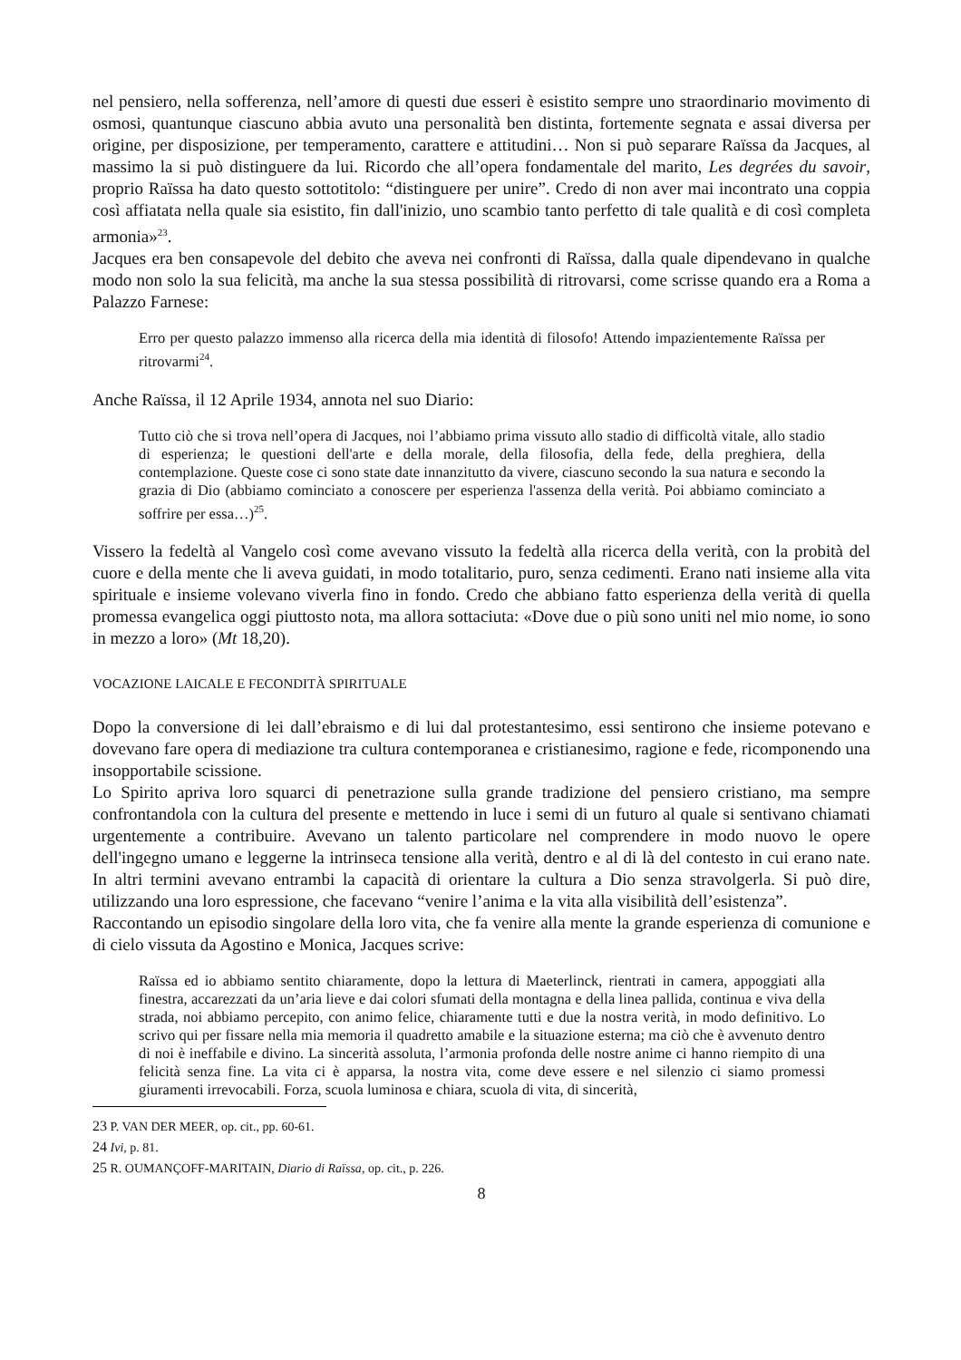nel pensiero, nella sofferenza, nell’amore di questi due esseri è esistito sempre uno straordinario movimento di osmosi, quantunque ciascuno abbia avuto una personalità ben distinta, fortemente segnata e assai diversa per origine, per disposizione, per temperamento, carattere e attitudini… Non si può separare Raïssa da Jacques, al massimo la si può distinguere da lui. Ricordo che all’opera fondamentale del marito, Les degrées du savoir, proprio Raïssa ha dato questo sottotitolo: “distinguere per unire”. Credo di non aver mai incontrato una coppia così affiatata nella quale sia esistito, fin dall'inizio, uno scambio tanto perfetto di tale qualità e di così completa armonia»<sup>23</sup>.
Jacques era ben consapevole del debito che aveva nei confronti di Raïssa, dalla quale dipendevano in qualche modo non solo la sua felicità, ma anche la sua stessa possibilità di ritrovarsi, come scrisse quando era a Roma a Palazzo Farnese:
Erro per questo palazzo immenso alla ricerca della mia identità di filosofo! Attendo impazientemente Raïssa per ritrovarmi<sup>24</sup>.
Anche Raïssa, il 12 Aprile 1934, annota nel suo Diario:
Tutto ciò che si trova nell’opera di Jacques, noi l’abbiamo prima vissuto allo stadio di difficoltà vitale, allo stadio di esperienza; le questioni dell'arte e della morale, della filosofia, della fede, della preghiera, della contemplazione. Queste cose ci sono state date innanzitutto da vivere, ciascuno secondo la sua natura e secondo la grazia di Dio (abbiamo cominciato a conoscere per esperienza l'assenza della verità. Poi abbiamo cominciato a soffrire per essa…)<sup>25</sup>.
Vissero la fedeltà al Vangelo così come avevano vissuto la fedeltà alla ricerca della verità, con la probità del cuore e della mente che li aveva guidati, in modo totalitario, puro, senza cedimenti. Erano nati insieme alla vita spirituale e insieme volevano viverla fino in fondo. Credo che abbiano fatto esperienza della verità di quella promessa evangelica oggi piuttosto nota, ma allora sottaciuta: «Dove due o più sono uniti nel mio nome, io sono in mezzo a loro» (Mt 18,20).
VOCAZIONE LAICALE E FECONDITÀ SPIRITUALE
Dopo la conversione di lei dall’ebraismo e di lui dal protestantesimo, essi sentirono che insieme potevano e dovevano fare opera di mediazione tra cultura contemporanea e cristianesimo, ragione e fede, ricomponendo una insopportabile scissione.
Lo Spirito apriva loro squarci di penetrazione sulla grande tradizione del pensiero cristiano, ma sempre confrontandola con la cultura del presente e mettendo in luce i semi di un futuro al quale si sentivano chiamati urgentemente a contribuire. Avevano un talento particolare nel comprendere in modo nuovo le opere dell'ingegno umano e leggerne la intrinseca tensione alla verità, dentro e al di là del contesto in cui erano nate. In altri termini avevano entrambi la capacità di orientare la cultura a Dio senza stravolgerla. Si può dire, utilizzando una loro espressione, che facevano “venire l’anima e la vita alla visibilità dell’esistenza”.
Raccontando un episodio singolare della loro vita, che fa venire alla mente la grande esperienza di comunione e di cielo vissuta da Agostino e Monica, Jacques scrive:
Raïssa ed io abbiamo sentito chiaramente, dopo la lettura di Maeterlinck, rientrati in camera, appoggiati alla finestra, accarezzati da un’aria lieve e dai colori sfumati della montagna e della linea pallida, continua e viva della strada, noi abbiamo percepito, con animo felice, chiaramente tutti e due la nostra verità, in modo definitivo. Lo scrivo qui per fissare nella mia memoria il quadretto amabile e la situazione esterna; ma ciò che è avvenuto dentro di noi è ineffabile e divino. La sincerità assoluta, l’armonia profonda delle nostre anime ci hanno riempito di una felicità senza fine. La vita ci è apparsa, la nostra vita, come deve essere e nel silenzio ci siamo promessi giuramenti irrevocabili. Forza, scuola luminosa e chiara, scuola di vita, di sincerità,
23 P. VAN DER MEER, op. cit., pp. 60-61.
24 Ivi, p. 81.
25 R. OUMANÇOFF-MARITAIN, Diario di Raïssa, op. cit., p. 226.
8